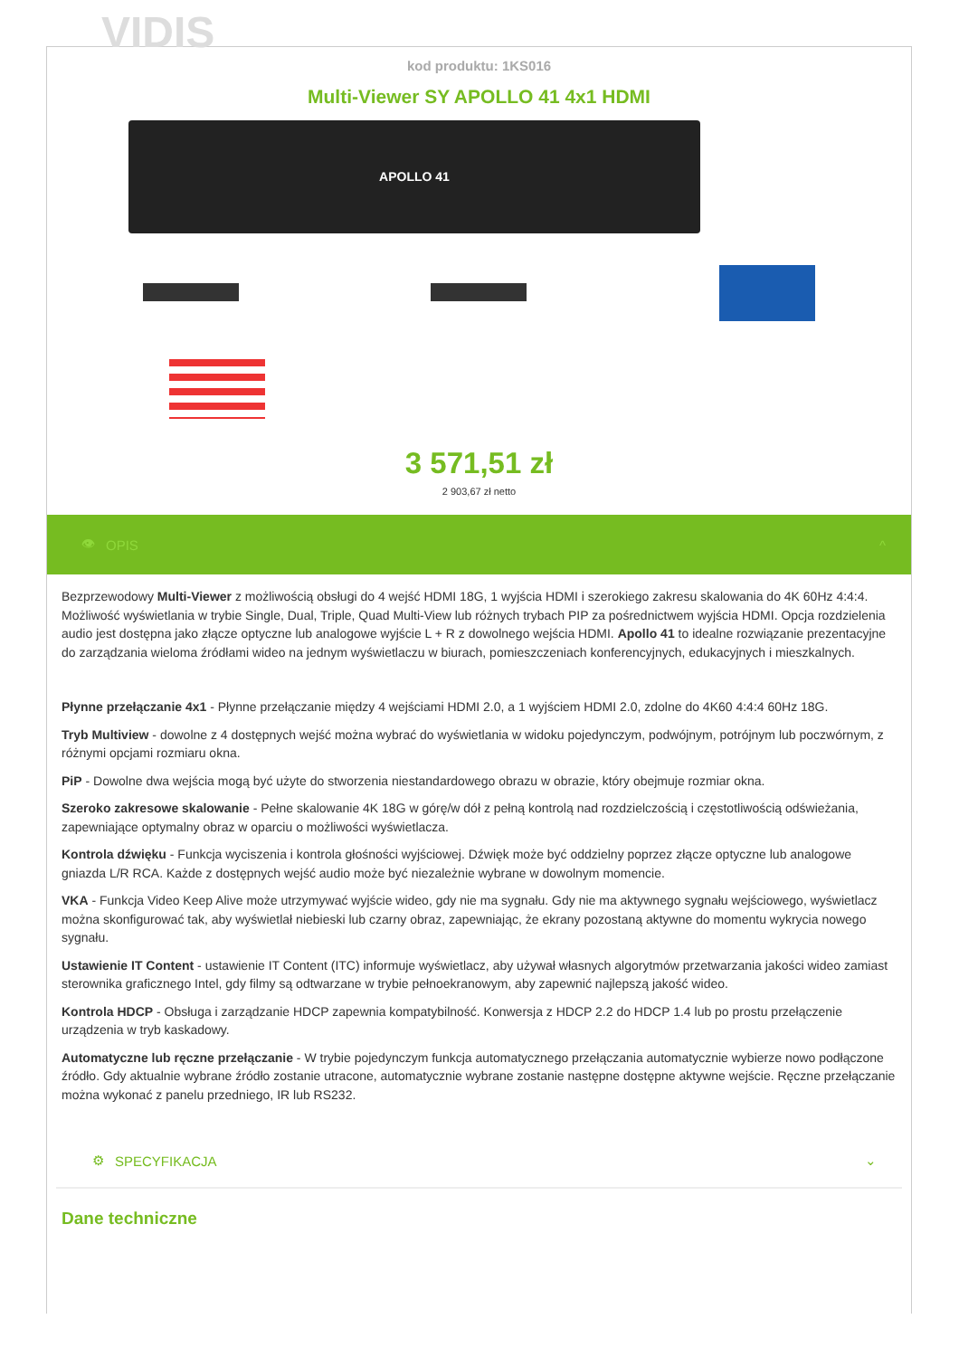VIDIS
kod produktu: 1KS016
Multi-Viewer SY APOLLO 41 4x1 HDMI
APOLLO 41
3 571,51 zł
2 903,67 zł netto
👁 OPIS ^
Bezprzewodowy Multi-Viewer z możliwością obsługi do 4 wejść HDMI 18G, 1 wyjścia HDMI i szerokiego zakresu skalowania do 4K 60Hz 4:4:4. Możliwość wyświetlania w trybie Single, Dual, Triple, Quad Multi-View lub różnych trybach PIP za pośrednictwem wyjścia HDMI. Opcja rozdzielenia audio jest dostępna jako złącze optyczne lub analogowe wyjście L + R z dowolnego wejścia HDMI. Apollo 41 to idealne rozwiązanie prezentacyjne do zarządzania wieloma źródłami wideo na jednym wyświetlaczu w biurach, pomieszczeniach konferencyjnych, edukacyjnych i mieszkalnych.
Płynne przełączanie 4x1 - Płynne przełączanie między 4 wejściami HDMI 2.0, a 1 wyjściem HDMI 2.0, zdolne do 4K60 4:4:4 60Hz 18G.
Tryb Multiview - dowolne z 4 dostępnych wejść można wybrać do wyświetlania w widoku pojedynczym, podwójnym, potrójnym lub poczwórnym, z różnymi opcjami rozmiaru okna.
PiP - Dowolne dwa wejścia mogą być użyte do stworzenia niestandardowego obrazu w obrazie, który obejmuje rozmiar okna.
Szeroko zakresowe skalowanie - Pełne skalowanie 4K 18G w górę/w dół z pełną kontrolą nad rozdzielczością i częstotliwością odświeżania, zapewniające optymalny obraz w oparciu o możliwości wyświetlacza.
Kontrola dźwięku - Funkcja wyciszenia i kontrola głośności wyjściowej. Dźwięk może być oddzielny poprzez złącze optyczne lub analogowe gniazda L/R RCA. Każde z dostępnych wejść audio może być niezależnie wybrane w dowolnym momencie.
VKA - Funkcja Video Keep Alive może utrzymywać wyjście wideo, gdy nie ma sygnału. Gdy nie ma aktywnego sygnału wejściowego, wyświetlacz można skonfigurować tak, aby wyświetlał niebieski lub czarny obraz, zapewniając, że ekrany pozostaną aktywne do momentu wykrycia nowego sygnału.
Ustawienie IT Content - ustawienie IT Content (ITC) informuje wyświetlacz, aby używał własnych algorytmów przetwarzania jakości wideo zamiast sterownika graficznego Intel, gdy filmy są odtwarzane w trybie pełnoekranowym, aby zapewnić najlepszą jakość wideo.
Kontrola HDCP - Obsługa i zarządzanie HDCP zapewnia kompatybilność. Konwersja z HDCP 2.2 do HDCP 1.4 lub po prostu przełączenie urządzenia w tryb kaskadowy.
Automatyczne lub ręczne przełączanie - W trybie pojedynczym funkcja automatycznego przełączania automatycznie wybierze nowo podłączone źródło. Gdy aktualnie wybrane źródło zostanie utracone, automatycznie wybrane zostanie następne dostępne aktywne wejście. Ręczne przełączanie można wykonać z panelu przedniego, IR lub RS232.
⚙ SPECYFIKACJA ⌄
Dane techniczne